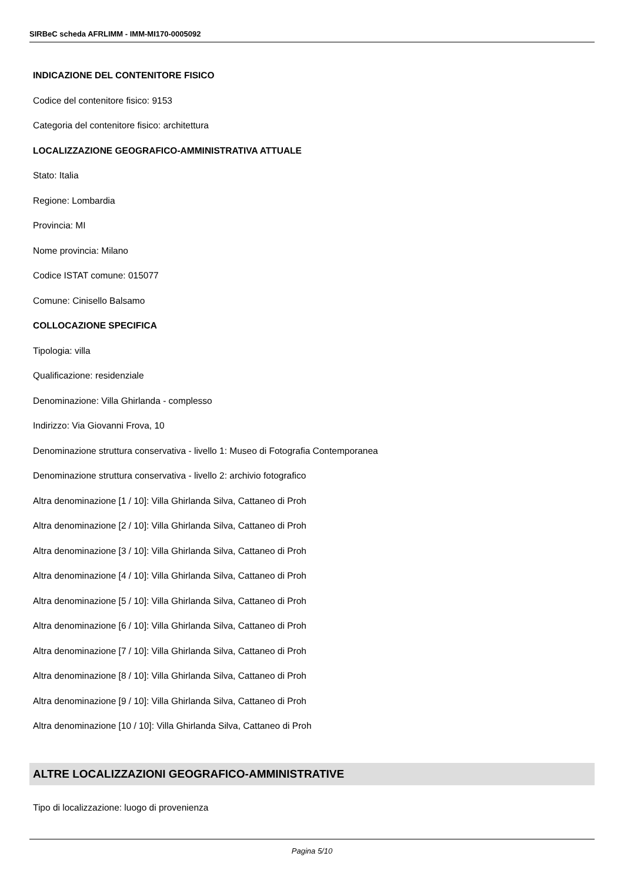SIRBeC scheda AFRLIMM - IMM-MI170-0005092
INDICAZIONE DEL CONTENITORE FISICO
Codice del contenitore fisico: 9153
Categoria del contenitore fisico: architettura
LOCALIZZAZIONE GEOGRAFICO-AMMINISTRATIVA ATTUALE
Stato: Italia
Regione: Lombardia
Provincia: MI
Nome provincia: Milano
Codice ISTAT comune: 015077
Comune: Cinisello Balsamo
COLLOCAZIONE SPECIFICA
Tipologia: villa
Qualificazione: residenziale
Denominazione: Villa Ghirlanda - complesso
Indirizzo: Via Giovanni Frova, 10
Denominazione struttura conservativa - livello 1: Museo di Fotografia Contemporanea
Denominazione struttura conservativa - livello 2: archivio fotografico
Altra denominazione [1 / 10]: Villa Ghirlanda Silva, Cattaneo di Proh
Altra denominazione [2 / 10]: Villa Ghirlanda Silva, Cattaneo di Proh
Altra denominazione [3 / 10]: Villa Ghirlanda Silva, Cattaneo di Proh
Altra denominazione [4 / 10]: Villa Ghirlanda Silva, Cattaneo di Proh
Altra denominazione [5 / 10]: Villa Ghirlanda Silva, Cattaneo di Proh
Altra denominazione [6 / 10]: Villa Ghirlanda Silva, Cattaneo di Proh
Altra denominazione [7 / 10]: Villa Ghirlanda Silva, Cattaneo di Proh
Altra denominazione [8 / 10]: Villa Ghirlanda Silva, Cattaneo di Proh
Altra denominazione [9 / 10]: Villa Ghirlanda Silva, Cattaneo di Proh
Altra denominazione [10 / 10]: Villa Ghirlanda Silva, Cattaneo di Proh
ALTRE LOCALIZZAZIONI GEOGRAFICO-AMMINISTRATIVE
Tipo di localizzazione: luogo di provenienza
Pagina 5/10